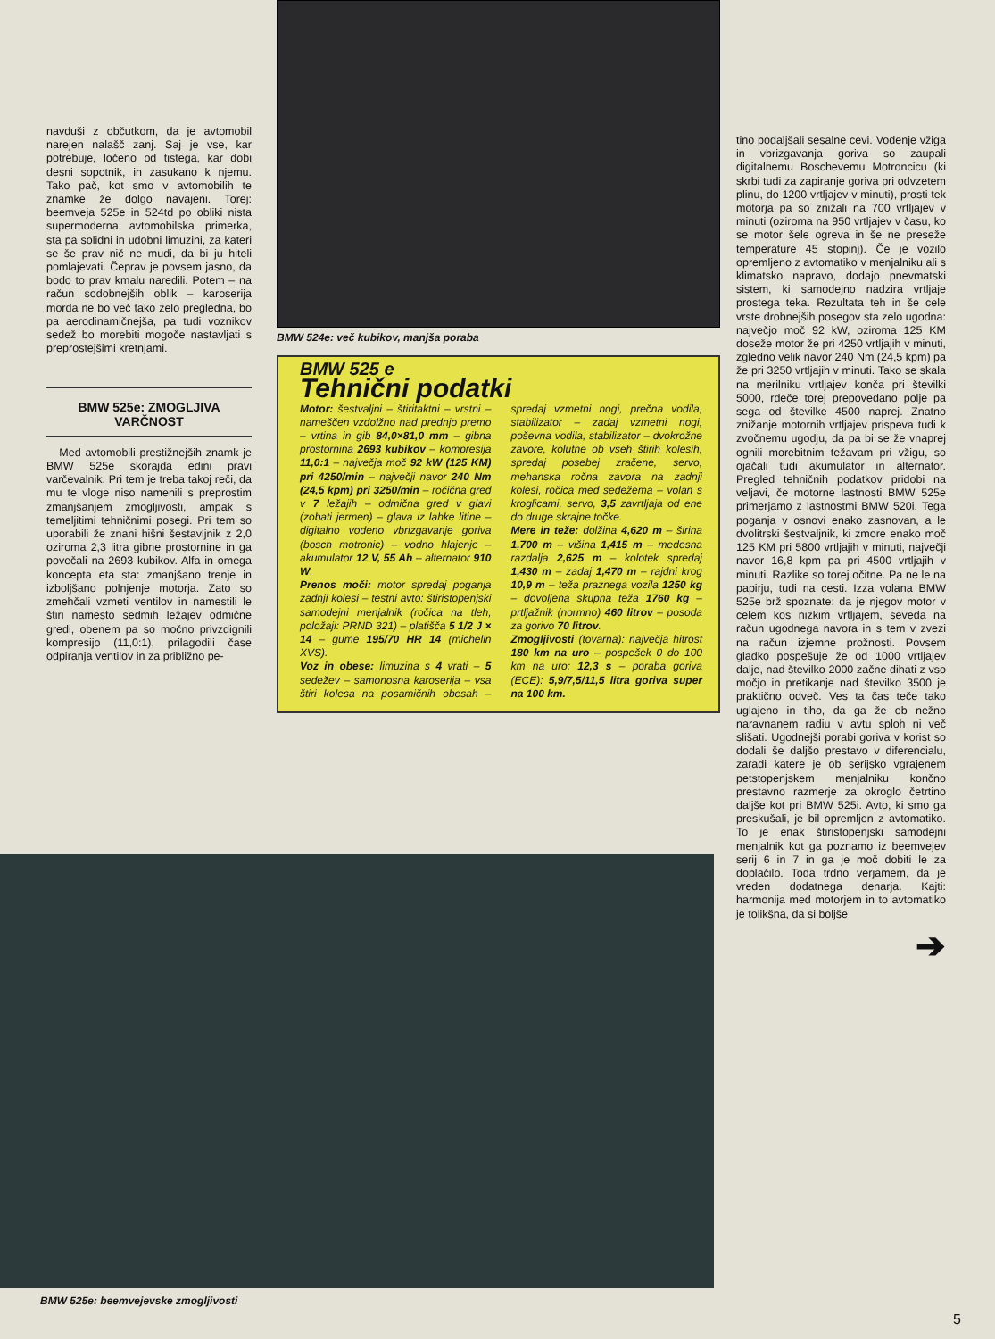navduši z občutkom, da je avtomobil narejen nalašč zanj. Saj je vse, kar potrebuje, ločeno od tistega, kar dobi desni sopotnik, in zasukano k njemu. Tako pač, kot smo v avtomobilih te znamke že dolgo navajeni. Torej: beemveja 525e in 524td po obliki nista supermoderna avtomobilska primerka, sta pa solidni in udobni limuzini, za kateri se še prav nič ne mudi, da bi ju hiteli pomlajevati. Čeprav je povsem jasno, da bodo to prav kmalu naredili. Potem – na račun sodobnejših oblik – karoserija morda ne bo več tako zelo pregledna, bo pa aerodinamičnejša, pa tudi voznikov sedež bo morebiti mogoče nastavljati s preprostejšimi kretnjami.
BMW 525e: ZMOGLJIVA VARČNOST
Med avtomobili prestižnejših znamk je BMW 525e skorajda edini pravi varčevalnik. Pri tem je treba takoj reči, da mu te vloge niso namenili s preprostim zmanjšanjem zmogljivosti, ampak s temeljitimi tehničnimi posegi. Pri tem so uporabili že znani hišni šestavljnik z 2,0 oziroma 2,3 litra gibne prostornine in ga povečali na 2693 kubikov. Alfa in omega koncepta eta sta: zmanjšano trenje in izboljšano polnjenje motorja. Zato so zmehčali vzmeti ventilov in namestili le štiri namesto sedmih ležajev odmične gredi, obenem pa so močno privzdignili kompresijo (11,0:1), prilagodili čase odpiranja ventilov in za približno pe-
BMW 524e: več kubikov, manjša poraba
BMW 525 e
Tehnični podatki
Motor: šestvaljni – štiritaktni – vrstni – nameščen vzdolžno nad prednjo premo – vrtina in gib 84,0×81,0 mm – gibna prostornina 2693 kubikov – kompresija 11,0:1 – največja moč 92 kW (125 KM) pri 4250/min – največji navor 240 Nm (24,5 kpm) pri 3250/min – ročična gred v 7 ležajih – odmična gred v glavi (zobati jermen) – glava iz lahke litine – digitalno vodeno vbrizgavanje goriva (bosch motronic) – vodno hlajenje – akumulator 12 V, 55 Ah – alternator 910 W.
Prenos moči: motor spredaj poganja zadnji kolesi – testni avto: štiristopenjski samodejni menjalnik (ročica na tleh, položaji: PRND 321) – platišča 5 1/2 J × 14 – gume 195/70 HR 14 (michelin XVS).
Voz in obese: limuzina s 4 vrati – 5 sedežev – samonosna karoserija – vsa štiri kolesa na posamičnih obesah – spredaj vzmetni nogi, prečna vodila, stabilizator – zadaj vzmetni nogi, poševna vodila, stabilizator – dvokrožne zavore, kolutne ob vseh štirih kolesih, spredaj posebej zračene, servo, mehanska ročna zavora na zadnji kolesi, ročica med sedežema – volan s kroglicami, servo, 3,5 zavrtljaja od ene do druge skrajne točke.
Mere in teže: dolžina 4,620 m – širina 1,700 m – višina 1,415 m – medosna razdalja 2,625 m – kolotek spredaj 1,430 m – zadaj 1,470 m – rajdni krog 10,9 m – teža praznega vozila 1250 kg – dovoljena skupna teža 1760 kg – prtljažnik (normno) 460 litrov – posoda za gorivo 70 litrov.
Zmogljivosti (tovarna): največja hitrost 180 km na uro – pospešek 0 do 100 km na uro: 12,3 s – poraba goriva (ECE): 5,9/7,5/11,5 litra goriva super na 100 km.
tino podaljšali sesalne cevi. Vodenje vžiga in vbrizgavanja goriva so zaupali digitalnemu Boschevemu Motroncicu (ki skrbi tudi za zapiranje goriva pri odvzetem plinu, do 1200 vrtljajev v minuti), prosti tek motorja pa so znižali na 700 vrtljajev v minuti (oziroma na 950 vrtljajev v času, ko se motor šele ogreva in še ne preseže temperature 45 stopinj). Če je vozilo opremljeno z avtomatiko v menjalniku ali s klimatsko napravo, dodajo pnevmatski sistem, ki samodejno nadzira vrtljaje prostega teka. Rezultata teh in še cele vrste drobnejših posegov sta zelo ugodna: največjo moč 92 kW, oziroma 125 KM doseže motor že pri 4250 vrtljajih v minuti, zgledno velik navor 240 Nm (24,5 kpm) pa že pri 3250 vrtljajih v minuti. Tako se skala na merilniku vrtljajev konča pri številki 5000, rdeče torej prepovedano polje pa sega od številke 4500 naprej. Znatno znižanje motornih vrtljajev prispeva tudi k zvočnemu ugodju, da pa bi se že vnaprej ognili morebitnim težavam pri vžigu, so ojačali tudi akumulator in alternator. Pregled tehničnih podatkov pridobi na veljavi, če motorne lastnosti BMW 525e primerjamo z lastnostmi BMW 520i. Tega poganja v osnovi enako zasnovan, a le dvolitrski šestvaljnik, ki zmore enako moč 125 KM pri 5800 vrtljajih v minuti, največji navor 16,8 kpm pa pri 4500 vrtljajih v minuti. Razlike so torej očitne. Pa ne le na papirju, tudi na cesti. Izza volana BMW 525e brž spoznate: da je njegov motor v celem kos nizkim vrtljajem, seveda na račun ugodnega navora in s tem v zvezi na račun izjemne prožnosti. Povsem gladko pospešuje že od 1000 vrtljajev dalje, nad številko 2000 začne dihati z vso močjo in pretikanje nad številko 3500 je praktično odveč. Ves ta čas teče tako uglajeno in tiho, da ga že ob nežno naravnanem radiu v avtu sploh ni več slišati. Ugodnejši porabi goriva v korist so dodali še daljšo prestavo v diferencialu, zaradi katere je ob serijsko vgrajenem petstopenjskem menjalniku končno prestavno razmerje za okroglo četrtino daljše kot pri BMW 525i. Avto, ki smo ga preskušali, je bil opremljen z avtomatiko. To je enak štiristopenjski samodejni menjalnik kot ga poznamo iz beemvejev serij 6 in 7 in ga je moč dobiti le za doplačilo. Toda trdno verjamem, da je vreden dodatnega denarja. Kajti: harmonija med motorjem in to avtomatiko je tolikšna, da si boljše
➔
BMW 525e: beemvejevske zmogljivosti
5